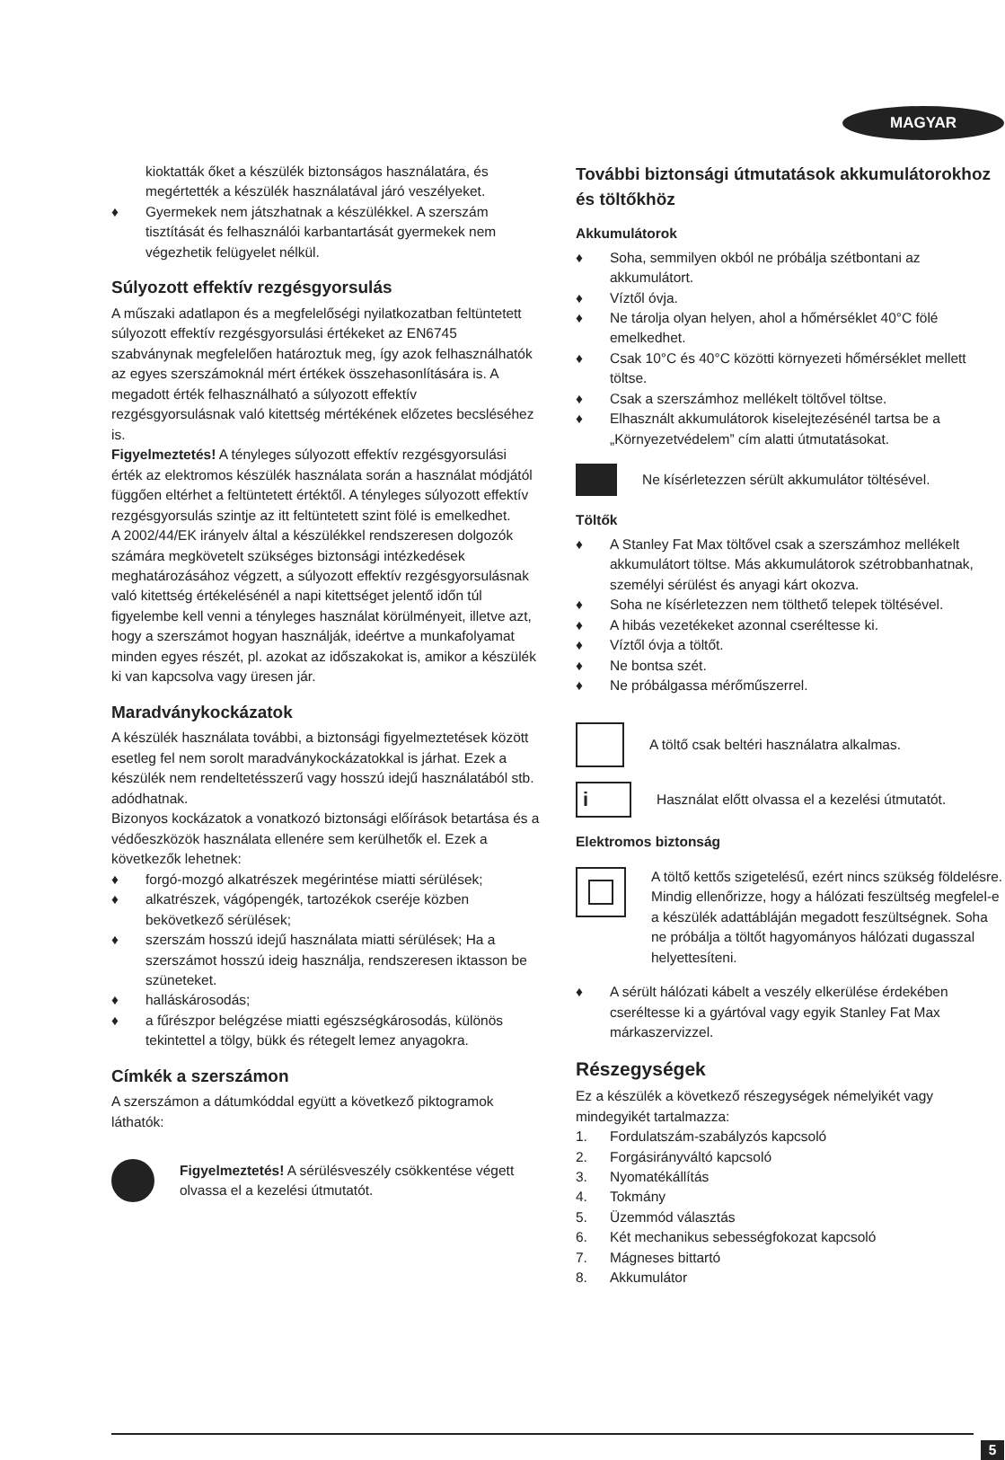MAGYAR
kioktatták őket a készülék biztonságos használatára, és megértették a készülék használatával járó veszélyeket.
♦ Gyermekek nem játszhatnak a készülékkel. A szerszám tisztítását és felhasználói karbantartását gyermekek nem végezhetik felügyelet nélkül.
Súlyozott effektív rezgésgyorsulás
A műszaki adatlapon és a megfelelőségi nyilatkozatban feltüntetett súlyozott effektív rezgésgyorsulási értékeket az EN6745 szabványnak megfelelően határoztuk meg, így azok felhasználhatók az egyes szerszámoknál mért értékek összehasonlítására is. A megadott érték felhasználható a súlyozott effektív rezgésgyorsulásnak való kitettség mértékének előzetes becsléséhez is.
Figyelmeztetés! A tényleges súlyozott effektív rezgésgyorsulási érték az elektromos készülék használata során a használat módjától függően eltérhet a feltüntetett értéktől. A tényleges súlyozott effektív rezgésgyorsulás szintje az itt feltüntetett szint fölé is emelkedhet.
A 2002/44/EK irányelv által a készülékkel rendszeresen dolgozók számára megkövetelt szükséges biztonsági intézkedések meghatározásához végzett, a súlyozott effektív rezgésgyorsulásnak való kitettség értékelésénél a napi kitettséget jelentő időn túl figyelembe kell venni a tényleges használat körülményeit, illetve azt, hogy a szerszámot hogyan használják, ideértve a munkafolyamat minden egyes részét, pl. azokat az időszakokat is, amikor a készülék ki van kapcsolva vagy üresen jár.
Maradványkockázatok
A készülék használata további, a biztonsági figyelmeztetések között esetleg fel nem sorolt maradványkockázatokkal is járhat. Ezek a készülék nem rendeltetésszerű vagy hosszú idejű használatából stb. adódhatnak.
Bizonyos kockázatok a vonatkozó biztonsági előírások betartása és a védőeszközök használata ellenére sem kerülhetők el. Ezek a következők lehetnek:
♦ forgó-mozgó alkatrészek megérintése miatti sérülések;
♦ alkatrészek, vágópengék, tartozékok cseréje közben bekövetkező sérülések;
♦ szerszám hosszú idejű használata miatti sérülések; Ha a szerszámot hosszú ideig használja, rendszeresen iktasson be szüneteket.
♦ halláskárosodás;
♦ a fűrészpor belégzése miatti egészségkárosodás, különös tekintettel a tölgy, bükk és rétegelt lemez anyagokra.
Címkék a szerszámon
A szerszámon a dátumkóddal együtt a következő piktogramok láthatók:
Figyelmeztetés! A sérülésveszély csökkentése végett olvassa el a kezelési útmutatót.
További biztonsági útmutatások akkumulátorokhoz és töltőkhöz
Akkumulátorok
♦ Soha, semmilyen okból ne próbálja szétbontani az akkumulátort.
♦ Víztől óvja.
♦ Ne tárolja olyan helyen, ahol a hőmérséklet 40°C fölé emelkedhet.
♦ Csak 10°C és 40°C közötti környezeti hőmérséklet mellett töltse.
♦ Csak a szerszámhoz mellékelt töltővel töltse.
♦ Elhasznált akkumulátorok kiselejtezésénél tartsa be a „Környezetvédelem” cím alatti útmutatásokat.
Ne kísérletezzen sérült akkumulátor töltésével.
Töltők
♦ A Stanley Fat Max töltővel csak a szerszámhoz mellékelt akkumulátort töltse. Más akkumulátorok szétrobbanhatnak, személyi sérülést és anyagi kárt okozva.
♦ Soha ne kísérletezzen nem tölthető telepek töltésével.
♦ A hibás vezetékeket azonnal cseréltesse ki.
♦ Víztől óvja a töltőt.
♦ Ne bontsa szét.
♦ Ne próbálgassa mérőműszerrel.
A töltő csak beltéri használatra alkalmas.
i
Használat előtt olvassa el a kezelési útmutatót.
Elektromos biztonság
A töltő kettős szigetelésű, ezért nincs szükség földelésre. Mindig ellenőrizze, hogy a hálózati feszültség megfelel-e a készülék adattábláján megadott feszültségnek. Soha ne próbálja a töltőt hagyományos hálózati dugasszal helyettesíteni.
♦ A sérült hálózati kábelt a veszély elkerülése érdekében cseréltesse ki a gyártóval vagy egyik Stanley Fat Max márkaszervizzel.
Részegységek
Ez a készülék a következő részegységek némelyikét vagy mindegyikét tartalmazza:
1. Fordulatszám-szabályzós kapcsoló
2. Forgásirányváltó kapcsoló
3. Nyomatékállítás
4. Tokmány
5. Üzemmód választás
6. Két mechanikus sebességfokozat kapcsoló
7. Mágneses bittartó
8. Akkumulátor
5